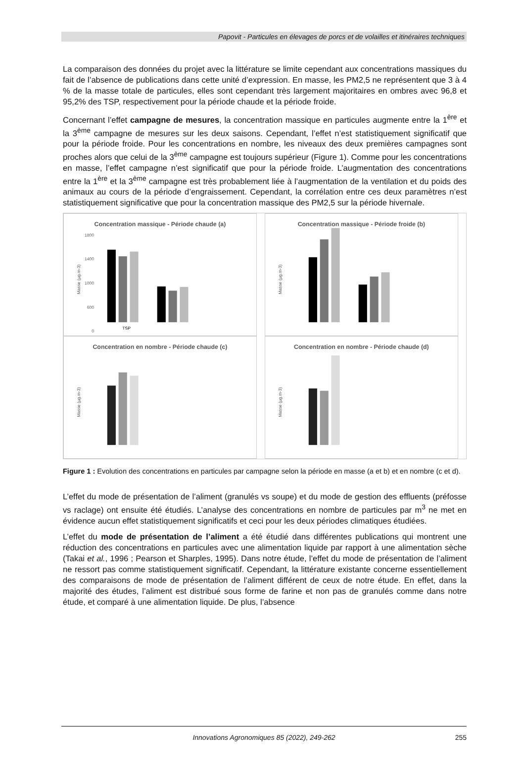Papovit - Particules en élevages de porcs et de volailles et itinéraires techniques
La comparaison des données du projet avec la littérature se limite cependant aux concentrations massiques du fait de l’absence de publications dans cette unité d’expression. En masse, les PM2,5 ne représentent que 3 à 4 % de la masse totale de particules, elles sont cependant très largement majoritaires en ombres avec 96,8 et 95,2% des TSP, respectivement pour la période chaude et la période froide.
Concernant l’effet campagne de mesures, la concentration massique en particules augmente entre la 1<sup>ère</sup> et la 3<sup>ème</sup> campagne de mesures sur les deux saisons. Cependant, l’effet n’est statistiquement significatif que pour la période froide. Pour les concentrations en nombre, les niveaux des deux premières campagnes sont proches alors que celui de la 3<sup>ème</sup> campagne est toujours supérieur (Figure 1). Comme pour les concentrations en masse, l’effet campagne n’est significatif que pour la période froide. L’augmentation des concentrations entre la 1<sup>ère</sup> et la 3<sup>ème</sup> campagne est très probablement liée à l’augmentation de la ventilation et du poids des animaux au cours de la période d’engraissement. Cependant, la corrélation entre ces deux paramètres n’est statistiquement significative que pour la concentration massique des PM2,5 sur la période hivernale.
Concentration massique - Période chaude (a)
Masse (µg.m-3)
1800
1400
1000
600
0
TSP
Concentration massique - Période froide (b)
Masse (µg.m-3)
Concentration en nombre - Période chaude (c)
Masse (µg.m-3)
Concentration en nombre - Période chaude (d)
Masse (µg.m-3)
Figure 1 : Evolution des concentrations en particules par campagne selon la période en masse (a et b) et en nombre (c et d).
L’effet du mode de présentation de l’aliment (granulés vs soupe) et du mode de gestion des effluents (préfosse vs raclage) ont ensuite été étudiés. L’analyse des concentrations en nombre de particules par m<sup>3</sup> ne met en évidence aucun effet statistiquement significatifs et ceci pour les deux périodes climatiques étudiées.
L’effet du mode de présentation de l’aliment a été étudié dans différentes publications qui montrent une réduction des concentrations en particules avec une alimentation liquide par rapport à une alimentation sèche (Takai et al., 1996 ; Pearson et Sharples, 1995). Dans notre étude, l’effet du mode de présentation de l’aliment ne ressort pas comme statistiquement significatif. Cependant, la littérature existante concerne essentiellement des comparaisons de mode de présentation de l’aliment différent de ceux de notre étude. En effet, dans la majorité des études, l’aliment est distribué sous forme de farine et non pas de granulés comme dans notre étude, et comparé à une alimentation liquide. De plus, l’absence
Innovations Agronomiques 85 (2022), 249-262 255